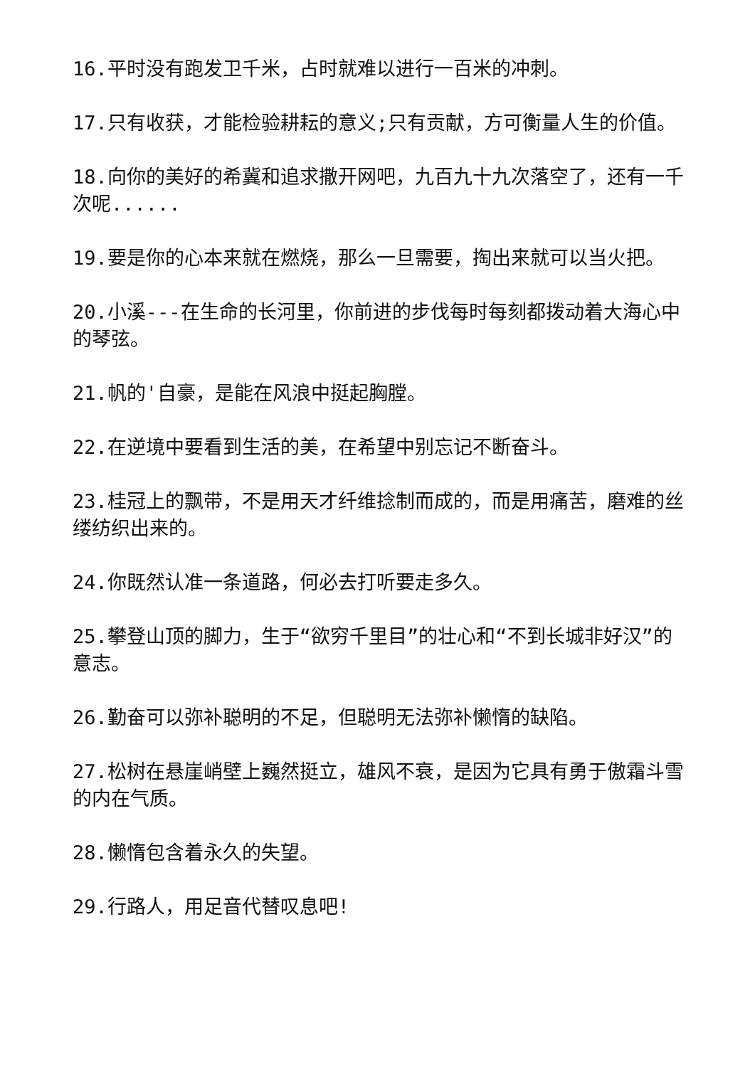16.平时没有跑发卫千米，占时就难以进行一百米的冲刺。
17.只有收获，才能检验耕耘的意义;只有贡献，方可衡量人生的价值。
18.向你的美好的希冀和追求撒开网吧，九百九十九次落空了，还有一千次呢......
19.要是你的心本来就在燃烧，那么一旦需要，掏出来就可以当火把。
20.小溪---在生命的长河里，你前进的步伐每时每刻都拨动着大海心中的琴弦。
21.帆的'自豪，是能在风浪中挺起胸膛。
22.在逆境中要看到生活的美，在希望中别忘记不断奋斗。
23.桂冠上的飘带，不是用天才纤维捻制而成的，而是用痛苦，磨难的丝缕纺织出来的。
24.你既然认准一条道路，何必去打听要走多久。
25.攀登山顶的脚力，生于“欲穷千里目”的壮心和“不到长城非好汉”的意志。
26.勤奋可以弥补聪明的不足，但聪明无法弥补懒惰的缺陷。
27.松树在悬崖峭壁上巍然挺立，雄风不衰，是因为它具有勇于傲霜斗雪的内在气质。
28.懒惰包含着永久的失望。
29.行路人，用足音代替叹息吧!